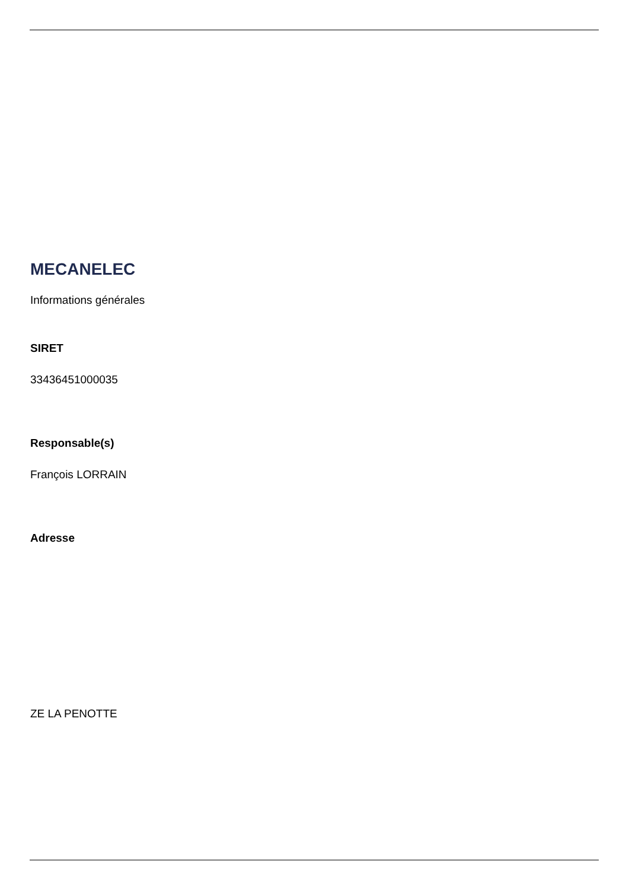MECANELEC
Informations générales
SIRET
33436451000035
Responsable(s)
François LORRAIN
Adresse
ZE LA PENOTTE